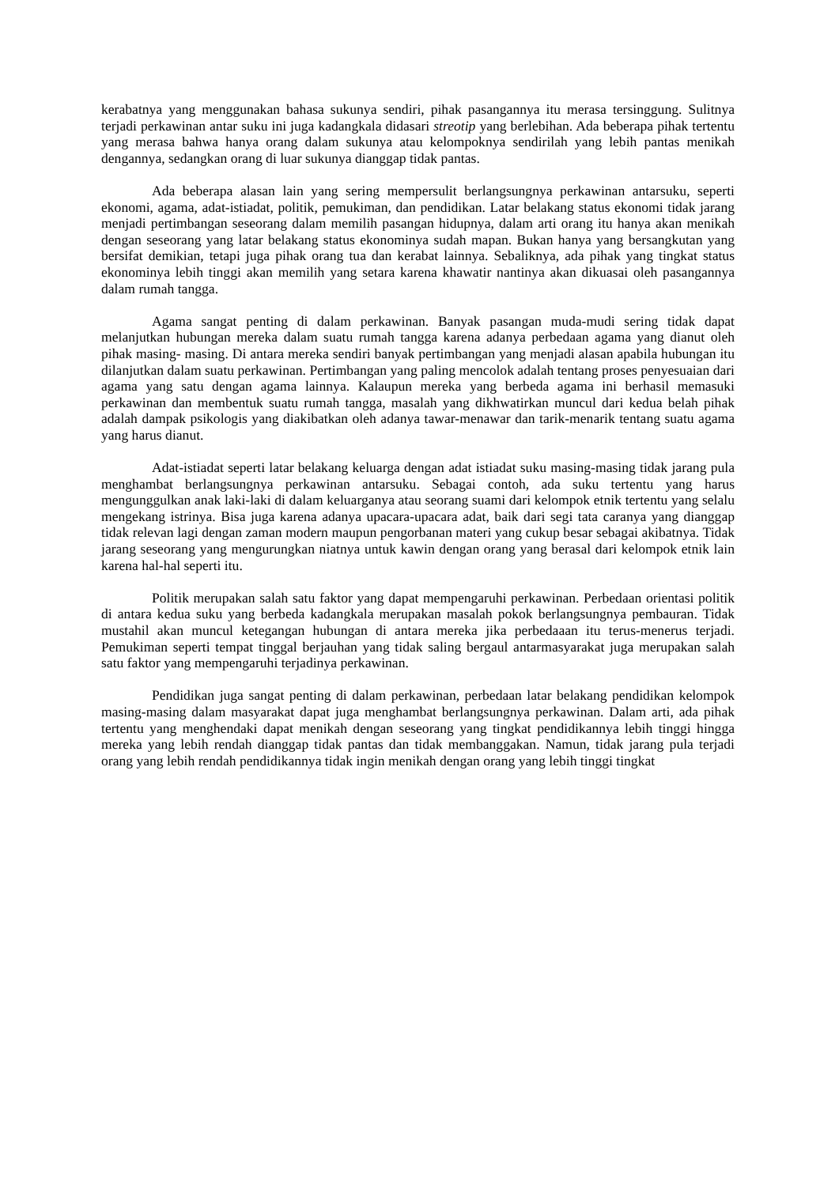kerabatnya yang menggunakan bahasa sukunya sendiri, pihak pasangannya itu merasa tersinggung. Sulitnya terjadi perkawinan antar suku ini juga kadangkala didasari streotip yang berlebihan. Ada beberapa pihak tertentu yang merasa bahwa hanya orang dalam sukunya atau kelompoknya sendirilah yang lebih pantas menikah dengannya, sedangkan orang di luar sukunya dianggap tidak pantas.
Ada beberapa alasan lain yang sering mempersulit berlangsungnya perkawinan antarsuku, seperti ekonomi, agama, adat-istiadat, politik, pemukiman, dan pendidikan. Latar belakang status ekonomi tidak jarang menjadi pertimbangan seseorang dalam memilih pasangan hidupnya, dalam arti orang itu hanya akan menikah dengan seseorang yang latar belakang status ekonominya sudah mapan. Bukan hanya yang bersangkutan yang bersifat demikian, tetapi juga pihak orang tua dan kerabat lainnya. Sebaliknya, ada pihak yang tingkat status ekonominya lebih tinggi akan memilih yang setara karena khawatir nantinya akan dikuasai oleh pasangannya dalam rumah tangga.
Agama sangat penting di dalam perkawinan. Banyak pasangan muda-mudi sering tidak dapat melanjutkan hubungan mereka dalam suatu rumah tangga karena adanya perbedaan agama yang dianut oleh pihak masing- masing. Di antara mereka sendiri banyak pertimbangan yang menjadi alasan apabila hubungan itu dilanjutkan dalam suatu perkawinan. Pertimbangan yang paling mencolok adalah tentang proses penyesuaian dari agama yang satu dengan agama lainnya. Kalaupun mereka yang berbeda agama ini berhasil memasuki perkawinan dan membentuk suatu rumah tangga, masalah yang dikhwatirkan muncul dari kedua belah pihak adalah dampak psikologis yang diakibatkan oleh adanya tawar-menawar dan tarik-menarik tentang suatu agama yang harus dianut.
Adat-istiadat seperti latar belakang keluarga dengan adat istiadat suku masing-masing tidak jarang pula menghambat berlangsungnya perkawinan antarsuku. Sebagai contoh, ada suku tertentu yang harus mengunggulkan anak laki-laki di dalam keluarganya atau seorang suami dari kelompok etnik tertentu yang selalu mengekang istrinya. Bisa juga karena adanya upacara-upacara adat, baik dari segi tata caranya yang dianggap tidak relevan lagi dengan zaman modern maupun pengorbanan materi yang cukup besar sebagai akibatnya. Tidak jarang seseorang yang mengurungkan niatnya untuk kawin dengan orang yang berasal dari kelompok etnik lain karena hal-hal seperti itu.
Politik merupakan salah satu faktor yang dapat mempengaruhi perkawinan. Perbedaan orientasi politik di antara kedua suku yang berbeda kadangkala merupakan masalah pokok berlangsungnya pembauran. Tidak mustahil akan muncul ketegangan hubungan di antara mereka jika perbedaaan itu terus-menerus terjadi. Pemukiman seperti tempat tinggal berjauhan yang tidak saling bergaul antarmasyarakat juga merupakan salah satu faktor yang mempengaruhi terjadinya perkawinan.
Pendidikan juga sangat penting di dalam perkawinan, perbedaan latar belakang pendidikan kelompok masing-masing dalam masyarakat dapat juga menghambat berlangsungnya perkawinan. Dalam arti, ada pihak tertentu yang menghendaki dapat menikah dengan seseorang yang tingkat pendidikannya lebih tinggi hingga mereka yang lebih rendah dianggap tidak pantas dan tidak membanggakan. Namun, tidak jarang pula terjadi orang yang lebih rendah pendidikannya tidak ingin menikah dengan orang yang lebih tinggi tingkat